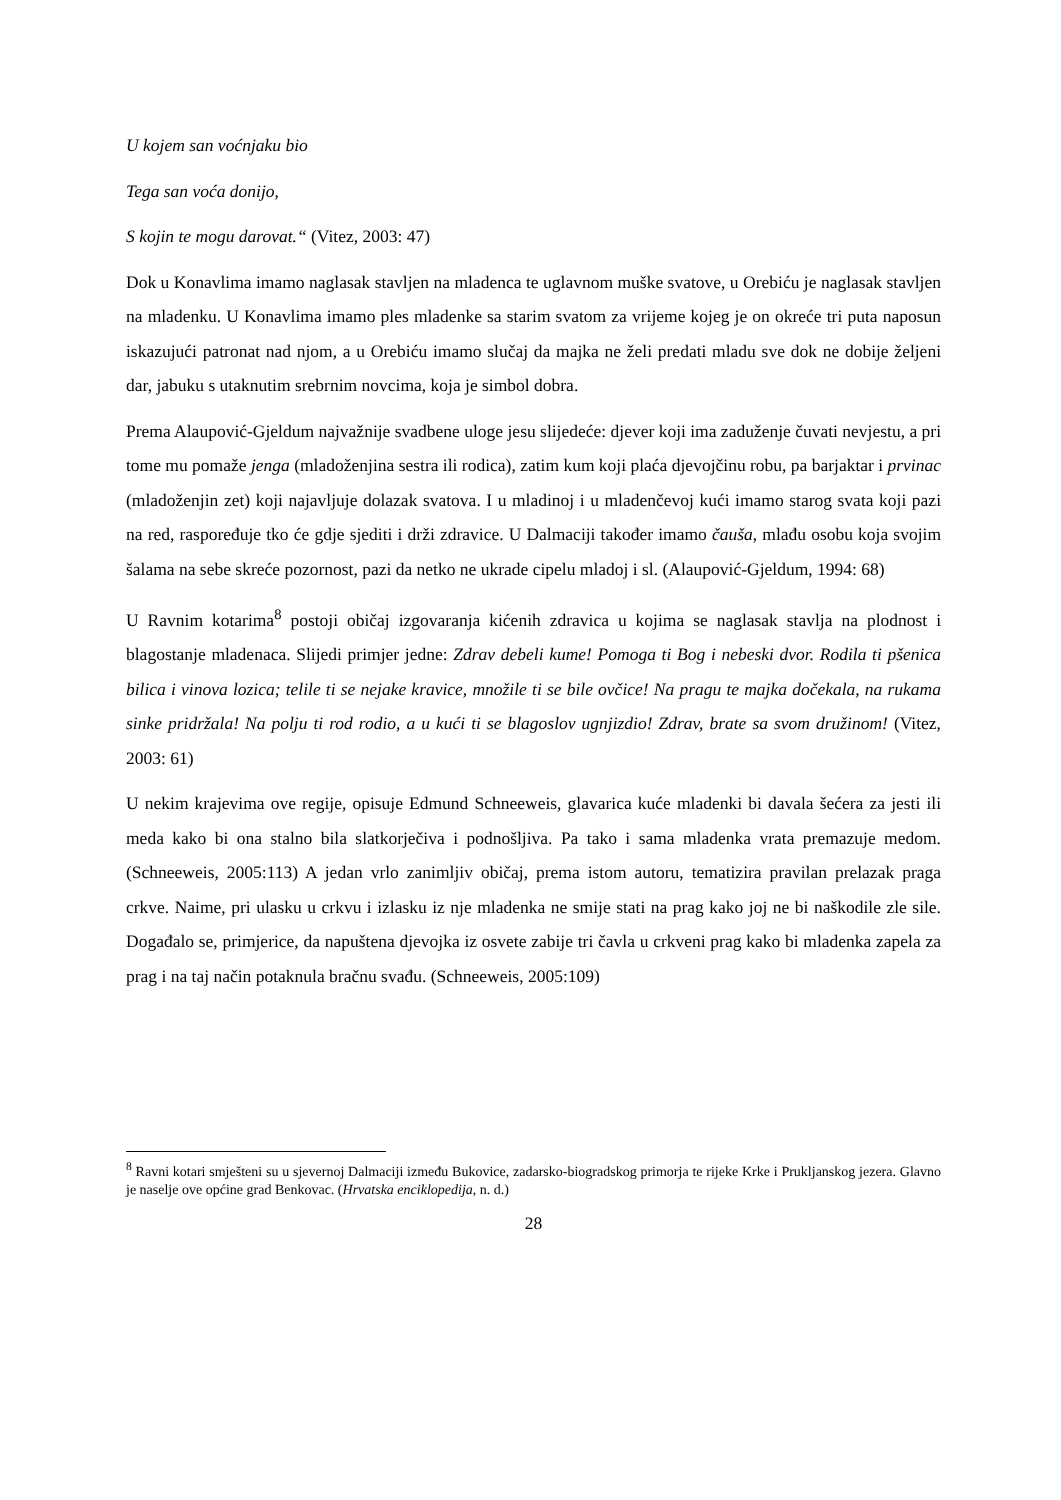U kojem san voćnjaku bio
Tega san voća donijo,
S kojin te mogu darovat.“ (Vitez, 2003: 47)
Dok u Konavlima imamo naglasak stavljen na mladenca te uglavnom muške svatove, u Orebiću je naglasak stavljen na mladenku. U Konavlima imamo ples mladenke sa starim svatom za vrijeme kojeg je on okreće tri puta naposun iskazujući patronat nad njom, a u Orebiću imamo slučaj da majka ne želi predati mladu sve dok ne dobije željeni dar, jabuku s utaknutim srebrnim novcima, koja je simbol dobra.
Prema Alaupović-Gjeldum najvažnije svadbene uloge jesu slijedeće: djever koji ima zaduženje čuvati nevjestu, a pri tome mu pomaže jenga (mladoženjina sestra ili rodica), zatim kum koji plaća djevojčinu robu, pa barjaktar i prvinac (mladoženjin zet) koji najavljuje dolazak svatova. I u mladinoj i u mladenčevoj kući imamo starog svata koji pazi na red, raspoređuje tko će gdje sjediti i drži zdravice. U Dalmaciji također imamo čauša, mlađu osobu koja svojim šalama na sebe skreće pozornost, pazi da netko ne ukrade cipelu mladoj i sl. (Alaupović-Gjeldum, 1994: 68)
U Ravnim kotarima<sup>8</sup> postoji običaj izgovaranja kićenih zdravica u kojima se naglasak stavlja na plodnost i blagostanje mladenaca. Slijedi primjer jedne: Zdrav debeli kume! Pomoga ti Bog i nebeski dvor. Rodila ti pšenica bilica i vinova lozica; telile ti se nejake kravice, množile ti se bile ovčice! Na pragu te majka dočekala, na rukama sinke pridržala! Na polju ti rod rodio, a u kući ti se blagoslov ugnjizdio! Zdrav, brate sa svom družinom! (Vitez, 2003: 61)
U nekim krajevima ove regije, opisuje Edmund Schneeweis, glavarica kuće mladenki bi davala šećera za jesti ili meda kako bi ona stalno bila slatkorječiva i podnošljiva. Pa tako i sama mladenka vrata premazuje medom. (Schneeweis, 2005:113) A jedan vrlo zanimljiv običaj, prema istom autoru, tematizira pravilan prelazak praga crkve. Naime, pri ulasku u crkvu i izlasku iz nje mladenka ne smije stati na prag kako joj ne bi naškodile zle sile. Događalo se, primjerice, da napuštena djevojka iz osvete zabije tri čavla u crkveni prag kako bi mladenka zapela za prag i na taj način potaknula bračnu svađu. (Schneeweis, 2005:109)
<sup>8</sup> Ravni kotari smješteni su u sjevernoj Dalmaciji između Bukovice, zadarsko-biogradskog primorja te rijeke Krke i Prukljanskog jezera. Glavno je naselje ove općine grad Benkovac. (Hrvatska enciklopedija, n. d.)
28